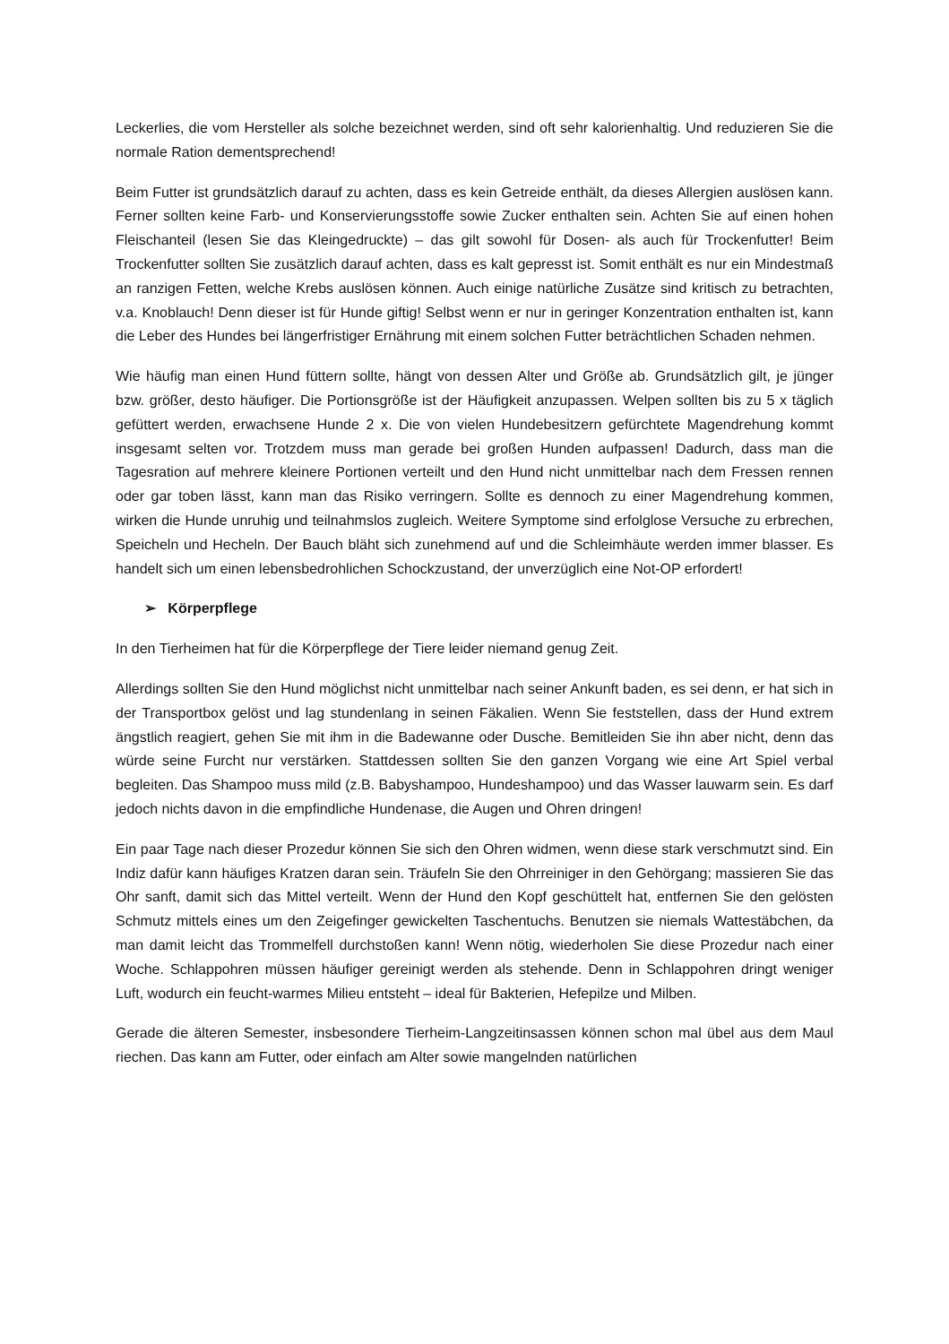Leckerlies, die vom Hersteller als solche bezeichnet werden, sind oft sehr kalorienhaltig. Und reduzieren Sie die normale Ration dementsprechend!
Beim Futter ist grundsätzlich darauf zu achten, dass es kein Getreide enthält, da dieses Allergien auslösen kann. Ferner sollten keine Farb- und Konservierungsstoffe sowie Zucker enthalten sein. Achten Sie auf einen hohen Fleischanteil (lesen Sie das Kleingedruckte) – das gilt sowohl für Dosen- als auch für Trockenfutter! Beim Trockenfutter sollten Sie zusätzlich darauf achten, dass es kalt gepresst ist. Somit enthält es nur ein Mindestmaß an ranzigen Fetten, welche Krebs auslösen können. Auch einige natürliche Zusätze sind kritisch zu betrachten, v.a. Knoblauch! Denn dieser ist für Hunde giftig! Selbst wenn er nur in geringer Konzentration enthalten ist, kann die Leber des Hundes bei längerfristiger Ernährung mit einem solchen Futter beträchtlichen Schaden nehmen.
Wie häufig man einen Hund füttern sollte, hängt von dessen Alter und Größe ab. Grundsätzlich gilt, je jünger bzw. größer, desto häufiger. Die Portionsgröße ist der Häufigkeit anzupassen. Welpen sollten bis zu 5 x täglich gefüttert werden, erwachsene Hunde 2 x. Die von vielen Hundebesitzern gefürchtete Magendrehung kommt insgesamt selten vor. Trotzdem muss man gerade bei großen Hunden aufpassen! Dadurch, dass man die Tagesration auf mehrere kleinere Portionen verteilt und den Hund nicht unmittelbar nach dem Fressen rennen oder gar toben lässt, kann man das Risiko verringern. Sollte es dennoch zu einer Magendrehung kommen, wirken die Hunde unruhig und teilnahmslos zugleich. Weitere Symptome sind erfolglose Versuche zu erbrechen, Speicheln und Hecheln. Der Bauch bläht sich zunehmend auf und die Schleimhäute werden immer blasser. Es handelt sich um einen lebensbedrohlichen Schockzustand, der unverzüglich eine Not-OP erfordert!
➢ Körperpflege
In den Tierheimen hat für die Körperpflege der Tiere leider niemand genug Zeit.
Allerdings sollten Sie den Hund möglichst nicht unmittelbar nach seiner Ankunft baden, es sei denn, er hat sich in der Transportbox gelöst und lag stundenlang in seinen Fäkalien. Wenn Sie feststellen, dass der Hund extrem ängstlich reagiert, gehen Sie mit ihm in die Badewanne oder Dusche. Bemitleiden Sie ihn aber nicht, denn das würde seine Furcht nur verstärken. Stattdessen sollten Sie den ganzen Vorgang wie eine Art Spiel verbal begleiten. Das Shampoo muss mild (z.B. Babyshampoo, Hundeshampoo) und das Wasser lauwarm sein. Es darf jedoch nichts davon in die empfindliche Hundenase, die Augen und Ohren dringen!
Ein paar Tage nach dieser Prozedur können Sie sich den Ohren widmen, wenn diese stark verschmutzt sind. Ein Indiz dafür kann häufiges Kratzen daran sein. Träufeln Sie den Ohrreiniger in den Gehörgang; massieren Sie das Ohr sanft, damit sich das Mittel verteilt. Wenn der Hund den Kopf geschüttelt hat, entfernen Sie den gelösten Schmutz mittels eines um den Zeigefinger gewickelten Taschentuchs. Benutzen sie niemals Wattestäbchen, da man damit leicht das Trommelfell durchstoßen kann! Wenn nötig, wiederholen Sie diese Prozedur nach einer Woche. Schlappohren müssen häufiger gereinigt werden als stehende. Denn in Schlappohren dringt weniger Luft, wodurch ein feucht-warmes Milieu entsteht – ideal für Bakterien, Hefepilze und Milben.
Gerade die älteren Semester, insbesondere Tierheim-Langzeitinsassen können schon mal übel aus dem Maul riechen. Das kann am Futter, oder einfach am Alter sowie mangelnden natürlichen